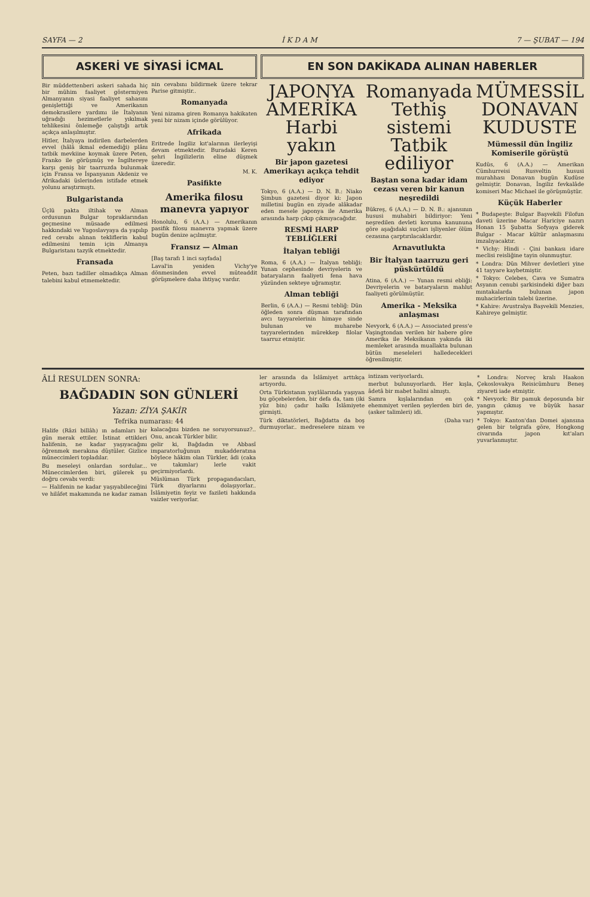SAYFA — 2 İ K D A M 7 — ŞUBAT — 194
ASKERİ VE SİYASİ İCMAL
Bir müddettenberi askeri sahada hiç bir mühim faaliyet göstermiyen Almanyanın siyasi faaliyet sahasını genişlettiği ve Amerikanın demokrasilere yardımı ile İtalyanın uğradığı hezimetlerle yıkılmak tehlikesini önlemeğe çalıştığı artık açıkça anlaşılmıştır.
Hitler, İtalyaya indirilen darbelerden evvel (hâlâ ikmal edemediği) plânı tatbik mevkiine koymak üzere Peten, Franko ile görüşmüş ve İngiltereye karşı geniş bir taarruzda bulunmak için Fransa ve İspanyanın Akdeniz ve Afrikadaki üslerinden istifade etmek yolunu araştırmıştı.
Bulgaristanda
Üçlü pakta iltihak ve Alman ordusunun Bulgar topraklarından geçmesine müsaade edilmesi hakkındaki ve Yugoslavyaya da yapılıp red cevabı alınan tekliflerin kabul edilmesini temin için Almanya Bulgaristanı tazyik etmektedir.
Fransada
Peten, bazı tadiller olmadıkça Alman talebini kabul etmemektedir.
nin cevabını bildirmek üzere tekrar Parise gitmiştir..
Romanyada
Yeni nizama giren Romanya hakikaten yeni bir nizam içinde görülüyor.
Afrikada
Eritrede İngiliz kıt'alarının ilerleyişi devam etmektedir. Buradaki Keren şehri İngilizlerin eline düşmek üzeredir.
M. K.
Pasifikte
Amerika filosu manevra yapıyor
Honolulu, 6 (A.A.) — Amerikanın pasifik filosu manevra yapmak üzere bugün denize açılmıştır.
Fransız — Alman
[Baş tarafı 1 inci sayfada]
Laval'in yeniden Vichy'ye dönmesinden evvel müteaddit görüşmelere daha ihtiyaç vardır.
EN SON DAKİKADA ALINAN HABERLER
JAPONYA AMERİKA Harbi yakın
Bir japon gazetesi Amerikayı açıkça tehdit ediyor
Tokyo, 6 (A.A.) — D. N. B.: Niako Şimbun gazetesi diyor ki: Japon milletini bugün en ziyade alâkadar eden mesele japonya ile Amerika arasında harp çıkıp çıkmıyacağıdır.
RESMİ HARP TEBLİĞLERİ
İtalyan tebliği
Roma, 6 (A.A.) — İtalyan tebliği: Yunan cephesinde devriyelerin ve bataryaların faaliyeti fena hava yüzünden sekteye uğramıştır.
Alman tebliği
Berlin, 6 (A.A.) — Resmi tebliğ: Dün öğleden sonra düşman tarafından avcı tayyarelerinin himaye sinde bulunan ve muharebe tayyarelerinden mürekkep filolar taarruz etmiştir.
Romanyada Tethiş sistemi Tatbik ediliyor
Baştan sona kadar idam cezası veren bir kanun neşredildi
Bükreş, 6 (A.A.) — D. N. B.: ajansının hususi muhabiri bildiriyor: Yeni neşredilen devleti koruma kanununa göre aşağıdaki suçları işliyenler ölüm cezasına çarptırılacaklardır.
Arnavutlukta
Bir İtalyan taarruzu geri püskürtüldü
Atina, 6 (A.A.) — Yunan resmi ebliği: Devriyelerin ve bataryaların mahlut faaliyeti görülmüştür.
Amerika - Meksika anlaşması
Nevyork, 6 (A.A.) — Associated press'e Vaşingtondan verilen bir habere göre Amerika ile Meksikanın yakında iki memleket arasında muallakta bulunan bütün meseleleri halledecekleri öğrenilmiştir.
MÜMESSİL DONAVAN KUDUSTE
Mümessil dün İngiliz Komiserile görüştü
Kudüs, 6 (A.A.) — Amerikan Cümhurreisi Rusveltin hususi murahhası Donavan bugün Kudüse gelmiştir. Donavan, İngiliz fevkalâde komiseri Mac Michael ile görüşmüştür.
Küçük Haberler
* Budapeşte: Bulgar Başvekili Filofun daveti üzerine Macar Hariciye nazırı Honan 15 Şubatta Sofyaya giderek Bulgar - Macar kültür anlaşmasını imzalıyacaktır.
* Vichy: Hindi - Çini bankası idare meclisi reisliğine tayin olunmuştur.
* Londra: Dün Mihver devletleri yine 41 tayyare kaybetmiştir.
* Tokyo: Celebes, Cava ve Sumatra Asyanın cenubi şarkisindeki diğer bazı mıntakalarda bulunan japon muhacirlerinin talebi üzerine.
* Kahire: Avustralya Başvekili Menzies, Kahireye gelmiştir.
ÂLİ RESULDEN SONRA:
BAĞDADIN SON GÜNLERİ
Yazan: ZİYA ŞAKİR
Tefrika numarası: 44
Halife (Râzi billâh) ın adamları bir gün merak ettiler. İstinat ettikleri halifenin, ne kadar yaşıyacağını öğrenmek merakına düştüler. Gizlice müneccimleri topladılar.
Bu meseleyi onlardan sordular... Müneccimlerden biri, gülerek şu doğru cevabı verdi:
— Halifenin ne kadar yaşıyabileceğini ve hilâfet makamında ne kadar zaman kalacağını bizden ne soruyorsunuz?.. Onu, ancak Türkler bilir.
gelir ki, Bağdadın ve Abbasî imparatorluğunun mukadderatına böylece hâkim olan Türkler, âdi (caka ve takımlar) lerle vakit geçirmiyorlardı.
Müslüman Türk propagandacıları, Türk diyarlarını dolaşıyorlar.. İslâmiyetin feyiz ve fazileti hakkında vaizler veriyorlar.
ler arasında da İslâmiyet arttıkça artıyordu.
Orta Türkistanın yaylâlarında yaşıyan bu göçebelerden, bir defa da, tam (iki yüz bin) çadır halkı İslâmiyete girmişti.
Türk diktatörleri, Bağdatta da boş durmuyorlar.. medreselere nizam ve intizam veriyorlardı.
merbut bulunuyorlardı. Her kışla, âdetâ bir mabet halini almıştı.
Samra kışlalarından en çok ehemmiyet verilen şeylerden biri de, (asker talimleri) idi.
(Daha var)
* Londra: Norveç kralı Haakon Çekoslovakya Reisicümhuru Beneş ziyareti iade etmiştir.
* Nevyork: Bir pamuk deposunda bir yangın çıkmış ve büyük hasar yapmıştır.
* Tokyo: Kanton'dan Domei ajansına gelen bir telgrafa göre, Hongkong civarında japon kıt'aları yuvarlanmıştır.